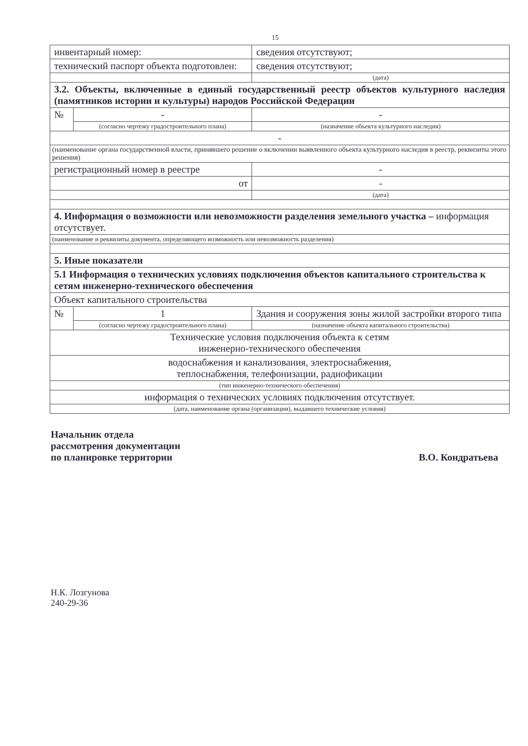15
| инвентарный номер: | | сведения отсутствуют; |
| технический паспорт объекта подготовлен: | | сведения отсутствуют; |
| | | (дата) |
| 3.2. Объекты, включенные в единый государственный реестр объектов культурного наследия (памятников истории и культуры) народов Российской Федерации | | |
| № | - | - |
| | (согласно чертежу градостроительного плана) | (назначение объекта культурного наследия) |
| - | | |
| (наименование органа государственной власти, принявшего решение о включении выявленного объекта культурного наследия в реестр, реквизиты этого решения) | | |
| регистрационный номер в реестре | | - |
| от | | - |
| | | (дата) |
| 4. Информация о возможности или невозможности разделения земельного участка – информация отсутствует. | | |
| (наименование и реквизиты документа, определяющего возможность или невозможность разделения) | | |
| 5. Иные показатели | | |
| 5.1 Информация о технических условиях подключения объектов капитального строительства к сетям инженерно-технического обеспечения | | |
| Объект капитального строительства | | |
| № | 1 | Здания и сооружения зоны жилой застройки второго типа |
| | (согласно чертежу градостроительного плана) | (назначение объекта капитального строительства) |
| Технические условия подключения объекта к сетям инженерно-технического обеспечения | | |
| водоснабжения и канализования, электроснабжения, теплоснабжения, телефонизации, радиофикации | | |
| (тип инженерно-технического обеспечения) | | |
| информация о технических условиях подключения отсутствует. | | |
| (дата, наименование органа (организации), выдавшего технические условия) | | |
Начальник отдела
рассмотрения документации
по планировке территории
В.О. Кондратьева
Н.К. Лозгунова
240-29-36